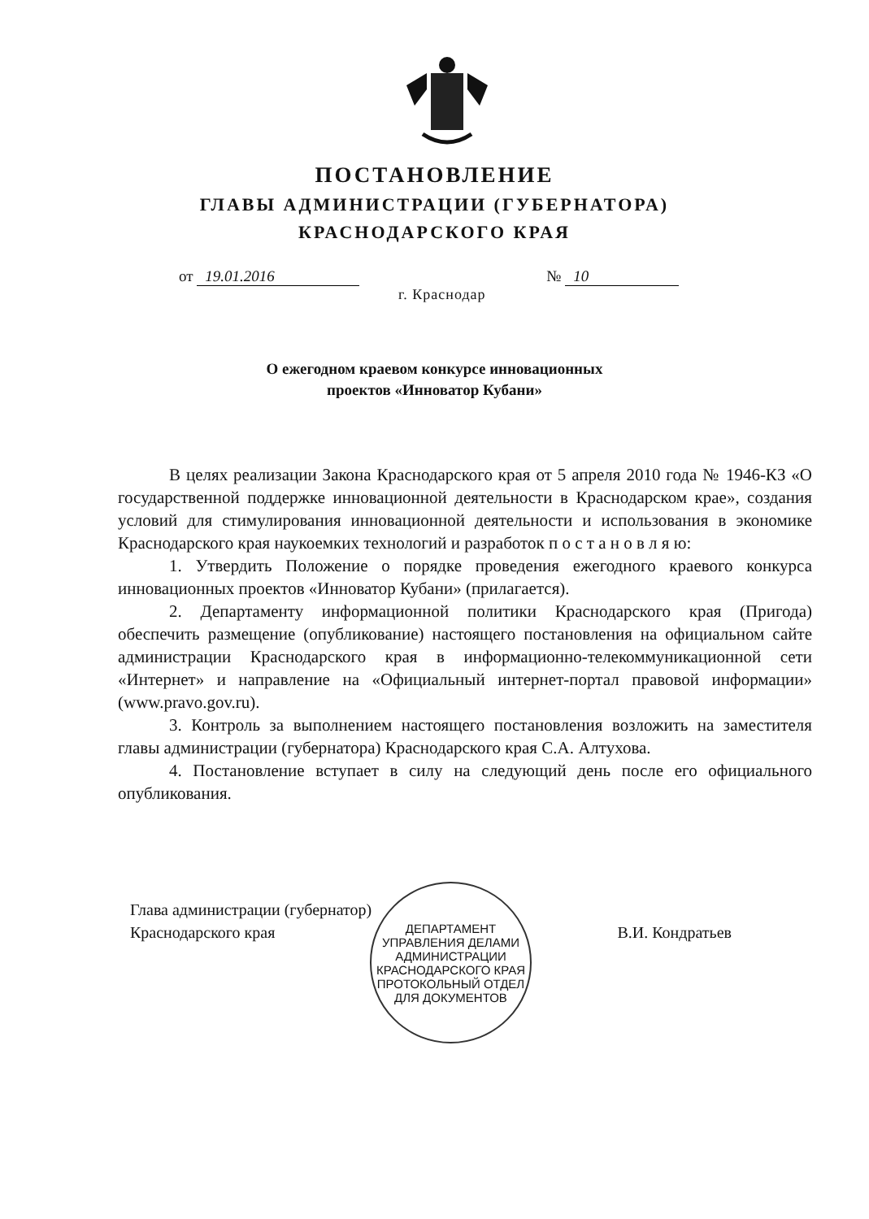ПОСТАНОВЛЕНИЕ
ГЛАВЫ АДМИНИСТРАЦИИ (ГУБЕРНАТОРА)
КРАСНОДАРСКОГО КРАЯ
от 19.01.2016 № 10
г. Краснодар
О ежегодном краевом конкурсе инновационных
проектов «Инноватор Кубани»
В целях реализации Закона Краснодарского края от 5 апреля 2010 года № 1946-КЗ «О государственной поддержке инновационной деятельности в Краснодарском крае», создания условий для стимулирования инновационной деятельности и использования в экономике Краснодарского края наукоемких технологий и разработок п о с т а н о в л я ю:
1. Утвердить Положение о порядке проведения ежегодного краевого конкурса инновационных проектов «Инноватор Кубани» (прилагается).
2. Департаменту информационной политики Краснодарского края (Пригода) обеспечить размещение (опубликование) настоящего постановления на официальном сайте администрации Краснодарского края в информационно-телекоммуникационной сети «Интернет» и направление на «Официальный интернет-портал правовой информации» (www.pravo.gov.ru).
3. Контроль за выполнением настоящего постановления возложить на заместителя главы администрации (губернатора) Краснодарского края С.А. Алтухова.
4. Постановление вступает в силу на следующий день после его официального опубликования.
Глава администрации (губернатор)
Краснодарского края
В.И. Кондратьев
ДЕПАРТАМЕНТ УПРАВЛЕНИЯ ДЕЛАМИ АДМИНИСТРАЦИИ КРАСНОДАРСКОГО КРАЯ
ПРОТОКОЛЬНЫЙ ОТДЕЛ
ДЛЯ ДОКУМЕНТОВ